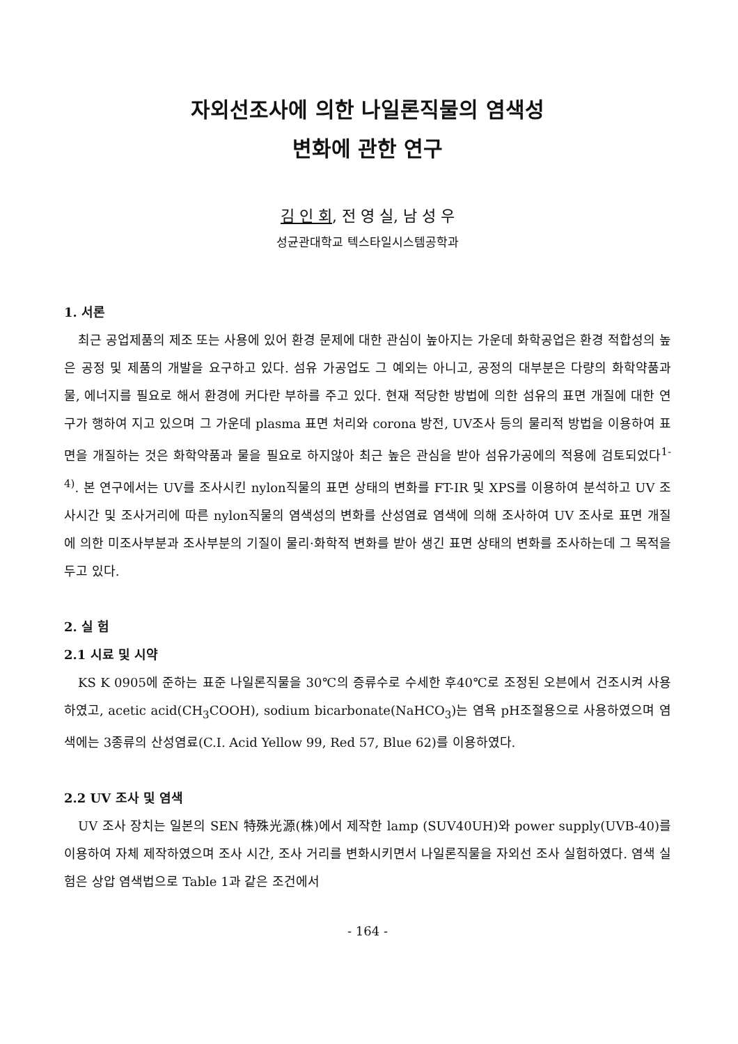자외선조사에 의한 나일론직물의 염색성
변화에 관한 연구
김 인 회, 전 영 실, 남 성 우
성균관대학교 텍스타일시스템공학과
1. 서론
최근 공업제품의 제조 또는 사용에 있어 환경 문제에 대한 관심이 높아지는 가운데 화학공업은 환경 적합성의 높은 공정 및 제품의 개발을 요구하고 있다. 섬유 가공업도 그 예외는 아니고, 공정의 대부분은 다량의 화학약품과 물, 에너지를 필요로 해서 환경에 커다란 부하를 주고 있다. 현재 적당한 방법에 의한 섬유의 표면 개질에 대한 연구가 행하여 지고 있으며 그 가운데 plasma 표면 처리와 corona 방전, UV조사 등의 물리적 방법을 이용하여 표면을 개질하는 것은 화학약품과 물을 필요로 하지않아 최근 높은 관심을 받아 섬유가공에의 적용에 검토되었다<sup>1-4)</sup>. 본 연구에서는 UV를 조사시킨 nylon직물의 표면 상태의 변화를 FT-IR 및 XPS를 이용하여 분석하고 UV 조사시간 및 조사거리에 따른 nylon직물의 염색성의 변화를 산성염료 염색에 의해 조사하여 UV 조사로 표면 개질에 의한 미조사부분과 조사부분의 기질이 물리·화학적 변화를 받아 생긴 표면 상태의 변화를 조사하는데 그 목적을 두고 있다.
2. 실 험
2.1 시료 및 시약
KS K 0905에 준하는 표준 나일론직물을 30℃의 증류수로 수세한 후40℃로 조정된 오븐에서 건조시켜 사용하였고, acetic acid(CH<sub>3</sub>COOH), sodium bicarbonate(NaHCO<sub>3</sub>)는 염욕 pH조절용으로 사용하였으며 염색에는 3종류의 산성염료(C.I. Acid Yellow 99, Red 57, Blue 62)를 이용하였다.
2.2 UV 조사 및 염색
UV 조사 장치는 일본의 SEN 特殊光源(株)에서 제작한 lamp (SUV40UH)와 power supply(UVB-40)를 이용하여 자체 제작하였으며 조사 시간, 조사 거리를 변화시키면서 나일론직물을 자외선 조사 실험하였다. 염색 실험은 상압 염색법으로 Table 1과 같은 조건에서
- 164 -